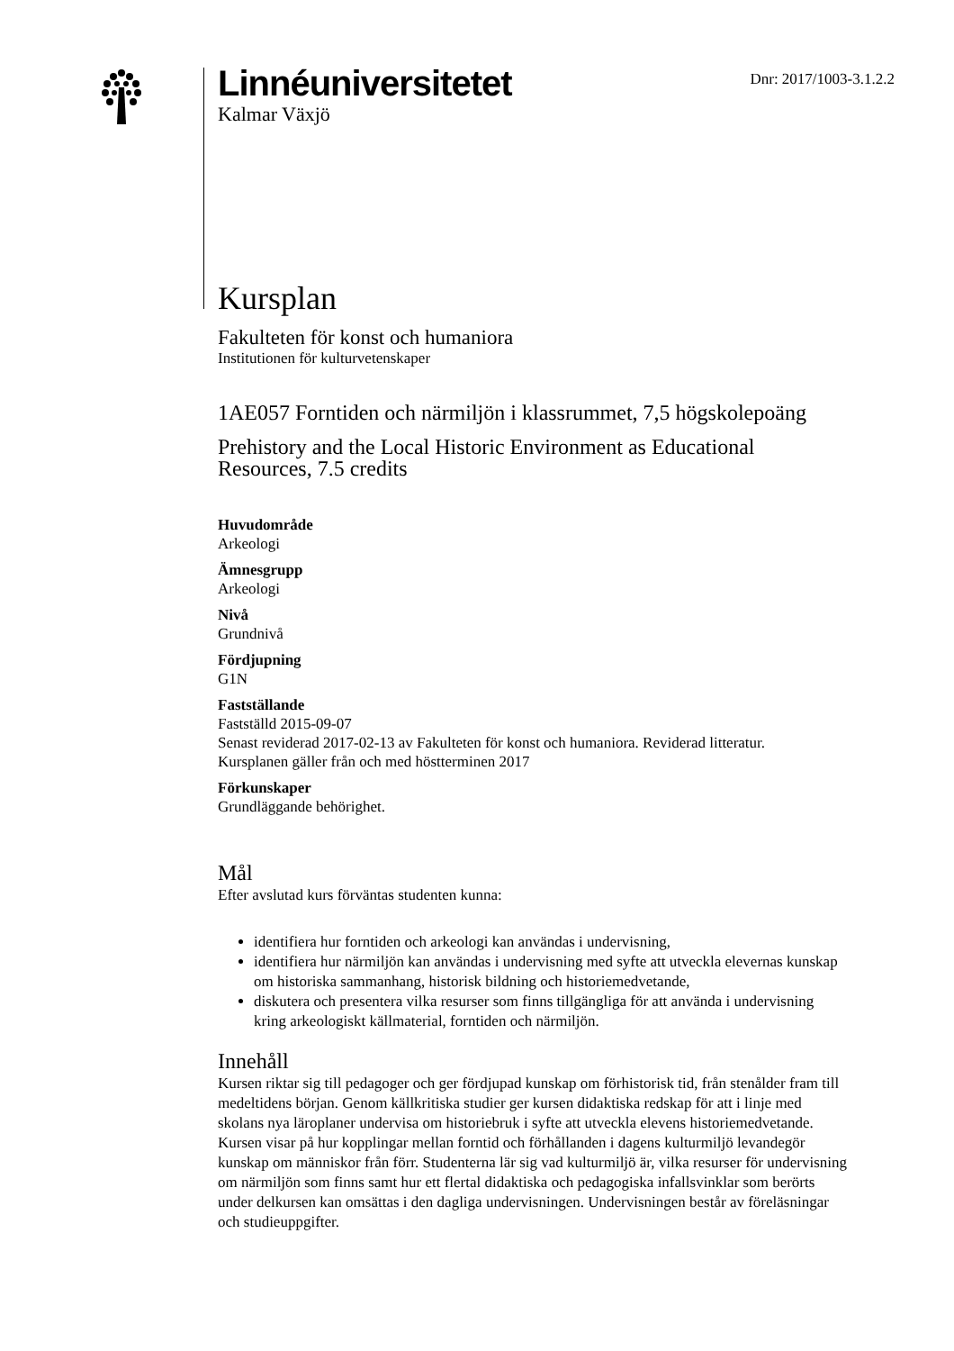Linnéuniversitetet
Kalmar Växjö
Dnr: 2017/1003-3.1.2.2
Kursplan
Fakulteten för konst och humaniora
Institutionen för kulturvetenskaper
1AE057 Forntiden och närmiljön i klassrummet, 7,5 högskolepoäng
Prehistory and the Local Historic Environment as Educational Resources, 7.5 credits
Huvudområde
Arkeologi
Ämnesgrupp
Arkeologi
Nivå
Grundnivå
Fördjupning
G1N
Fastställande
Fastställd 2015-09-07
Senast reviderad 2017-02-13 av Fakulteten för konst och humaniora. Reviderad litteratur.
Kursplanen gäller från och med höstterminen 2017
Förkunskaper
Grundläggande behörighet.
Mål
Efter avslutad kurs förväntas studenten kunna:
identifiera hur forntiden och arkeologi kan användas i undervisning,
identifiera hur närmiljön kan användas i undervisning med syfte att utveckla elevernas kunskap om historiska sammanhang, historisk bildning och historiemedvetande,
diskutera och presentera vilka resurser som finns tillgängliga för att använda i undervisning kring arkeologiskt källmaterial, forntiden och närmiljön.
Innehåll
Kursen riktar sig till pedagoger och ger fördjupad kunskap om förhistorisk tid, från stenålder fram till medeltidens början. Genom källkritiska studier ger kursen didaktiska redskap för att i linje med skolans nya läroplaner undervisa om historiebruk i syfte att utveckla elevens historiemedvetande. Kursen visar på hur kopplingar mellan forntid och förhållanden i dagens kulturmiljö levandegör kunskap om människor från förr. Studenterna lär sig vad kulturmiljö är, vilka resurser för undervisning om närmiljön som finns samt hur ett flertal didaktiska och pedagogiska infallsvinklar som berörts under delkursen kan omsättas i den dagliga undervisningen. Undervisningen består av föreläsningar och studieuppgifter.